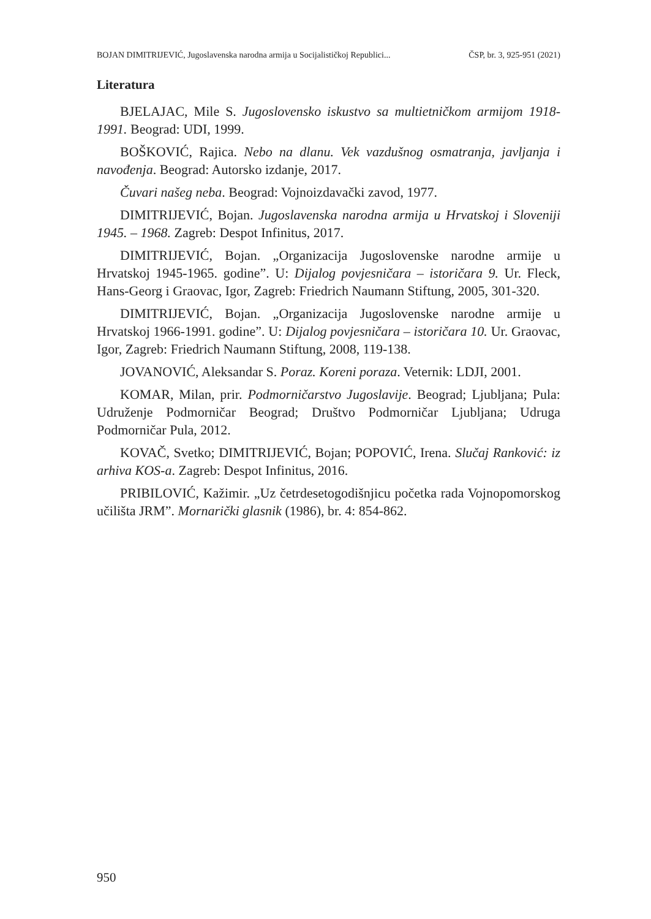BOJAN DIMITRIJEVIĆ, Jugoslavenska narodna armija u Socijalističkoj Republici... ČSP, br. 3, 925-951 (2021)
Literatura
BJELAJAC, Mile S. Jugoslovensko iskustvo sa multietničkom armijom 1918-1991. Beograd: UDI, 1999.
BOŠKOVIĆ, Rajica. Nebo na dlanu. Vek vazdušnog osmatranja, javljanja i navođenja. Beograd: Autorsko izdanje, 2017.
Čuvari našeg neba. Beograd: Vojnoizdavački zavod, 1977.
DIMITRIJEVIĆ, Bojan. Jugoslavenska narodna armija u Hrvatskoj i Sloveniji 1945. – 1968. Zagreb: Despot Infinitus, 2017.
DIMITRIJEVIĆ, Bojan. „Organizacija Jugoslovenske narodne armije u Hrvatskoj 1945-1965. godine”. U: Dijalog povjesničara – istoričara 9. Ur. Fleck, Hans-Georg i Graovac, Igor, Zagreb: Friedrich Naumann Stiftung, 2005, 301-320.
DIMITRIJEVIĆ, Bojan. „Organizacija Jugoslovenske narodne armije u Hrvatskoj 1966-1991. godine”. U: Dijalog povjesničara – istoričara 10. Ur. Graovac, Igor, Zagreb: Friedrich Naumann Stiftung, 2008, 119-138.
JOVANOVIĆ, Aleksandar S. Poraz. Koreni poraza. Veternik: LDJI, 2001.
KOMAR, Milan, prir. Podmorničarstvo Jugoslavije. Beograd; Ljubljana; Pula: Udruženje Podmorničar Beograd; Društvo Podmorničar Ljubljana; Udruga Podmorničar Pula, 2012.
KOVAČ, Svetko; DIMITRIJEVIĆ, Bojan; POPOVIĆ, Irena. Slučaj Ranković: iz arhiva KOS-a. Zagreb: Despot Infinitus, 2016.
PRIBILOVIĆ, Kažimir. „Uz četrdesetogodišnjicu početka rada Vojnopomorskog učilišta JRM”. Mornarički glasnik (1986), br. 4: 854-862.
950